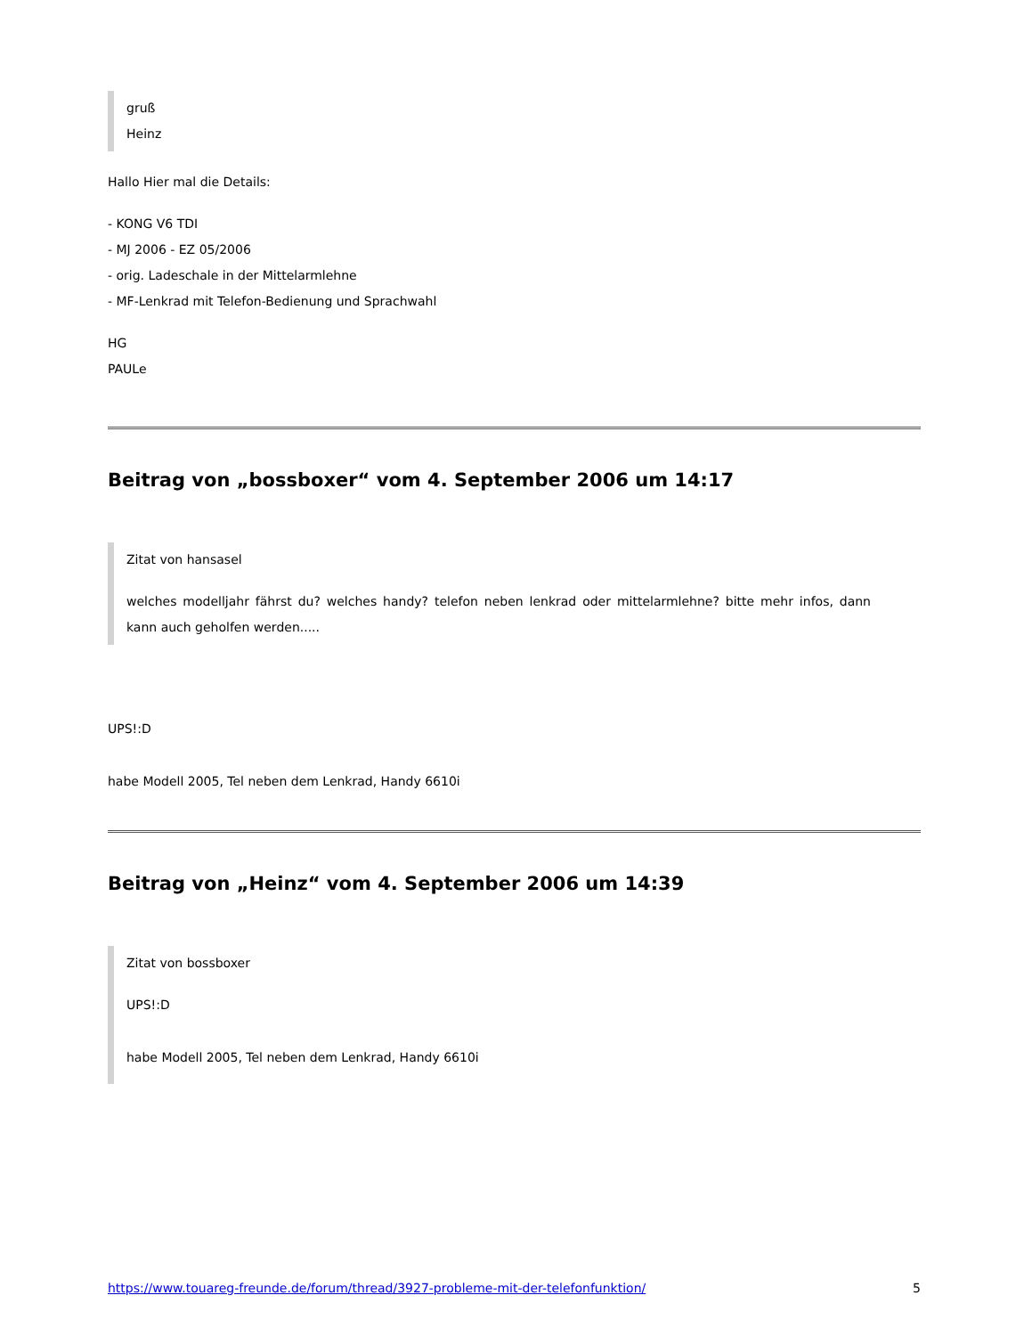gruß
Heinz
Hallo Hier mal die Details:
- KONG V6 TDI
- MJ 2006 - EZ 05/2006
- orig. Ladeschale in der Mittelarmlehne
- MF-Lenkrad mit Telefon-Bedienung und Sprachwahl
HG
PAULe
Beitrag von „bossboxer“ vom 4. September 2006 um 14:17
Zitat von hansasel
welches modelljahr fährst du? welches handy? telefon neben lenkrad oder mittelarmlehne? bitte mehr infos, dann kann auch geholfen werden.....
UPS!:D
habe Modell 2005, Tel neben dem Lenkrad, Handy 6610i
Beitrag von „Heinz“ vom 4. September 2006 um 14:39
Zitat von bossboxer
UPS!:D
habe Modell 2005, Tel neben dem Lenkrad, Handy 6610i
https://www.touareg-freunde.de/forum/thread/3927-probleme-mit-der-telefonfunktion/ 5